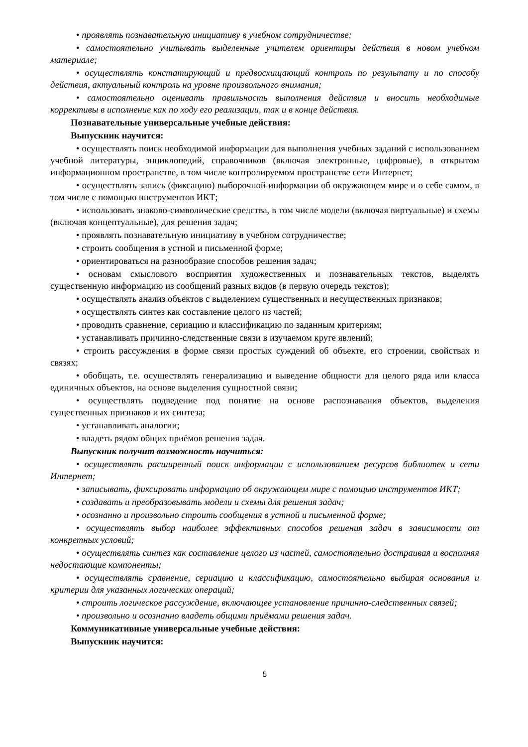• проявлять познавательную инициативу в учебном сотрудничестве;
• самостоятельно учитывать выделенные учителем ориентиры действия в новом учебном материале;
• осуществлять констатирующий и предвосхищающий контроль по результату и по способу действия, актуальный контроль на уровне произвольного внимания;
• самостоятельно оценивать правильность выполнения действия и вносить необходимые коррективы в исполнение как по ходу его реализации, так и в конце действия.
Познавательные универсальные учебные действия:
Выпускник научится:
• осуществлять поиск необходимой информации для выполнения учебных заданий с использованием учебной литературы, энциклопедий, справочников (включая электронные, цифровые), в открытом информационном пространстве, в том числе контролируемом пространстве сети Интернет;
• осуществлять запись (фиксацию) выборочной информации об окружающем мире и о себе самом, в том числе с помощью инструментов ИКТ;
• использовать знаково-символические средства, в том числе модели (включая виртуальные) и схемы (включая концептуальные), для решения задач;
• проявлять познавательную инициативу в учебном сотрудничестве;
• строить сообщения в устной и письменной форме;
• ориентироваться на разнообразие способов решения задач;
• основам смыслового восприятия художественных и познавательных текстов, выделять существенную информацию из сообщений разных видов (в первую очередь текстов);
• осуществлять анализ объектов с выделением существенных и несущественных признаков;
• осуществлять синтез как составление целого из частей;
• проводить сравнение, сериацию и классификацию по заданным критериям;
• устанавливать причинно-следственные связи в изучаемом круге явлений;
• строить рассуждения в форме связи простых суждений об объекте, его строении, свойствах и связях;
• обобщать, т.е. осуществлять генерализацию и выведение общности для целого ряда или класса единичных объектов, на основе выделения сущностной связи;
• осуществлять подведение под понятие на основе распознавания объектов, выделения существенных признаков и их синтеза;
• устанавливать аналогии;
• владеть рядом общих приёмов решения задач.
Выпускник получит возможность научиться:
• осуществлять расширенный поиск информации с использованием ресурсов библиотек и сети Интернет;
• записывать, фиксировать информацию об окружающем мире с помощью инструментов ИКТ;
• создавать и преобразовывать модели и схемы для решения задач;
• осознанно и произвольно строить сообщения в устной и письменной форме;
• осуществлять выбор наиболее эффективных способов решения задач в зависимости от конкретных условий;
• осуществлять синтез как составление целого из частей, самостоятельно достраивая и восполняя недостающие компоненты;
• осуществлять сравнение, сериацию и классификацию, самостоятельно выбирая основания и критерии для указанных логических операций;
• строить логическое рассуждение, включающее установление причинно-следственных связей;
• произвольно и осознанно владеть общими приёмами решения задач.
Коммуникативные универсальные учебные действия:
Выпускник научится:
5